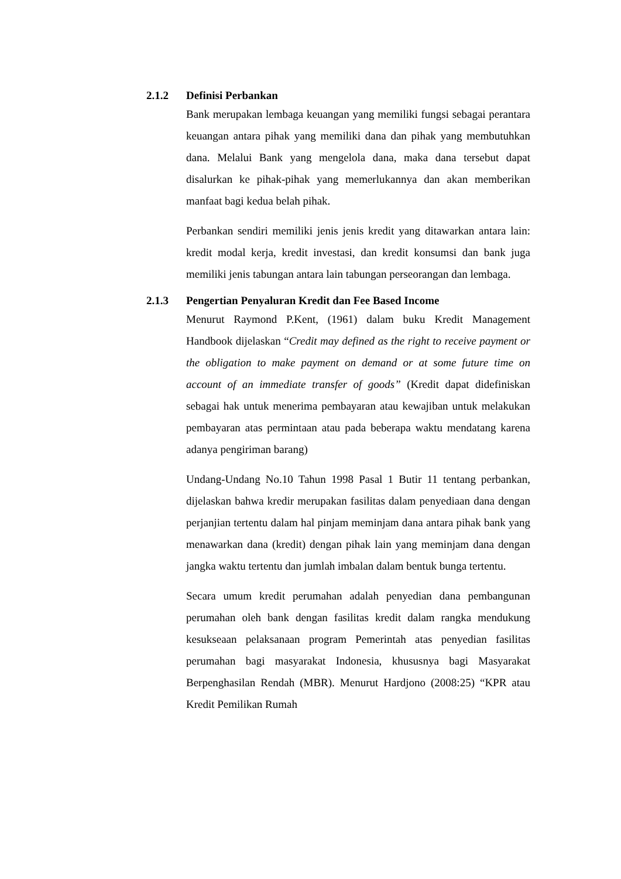2.1.2 Definisi Perbankan
Bank merupakan lembaga keuangan yang memiliki fungsi sebagai perantara keuangan antara pihak yang memiliki dana dan pihak yang membutuhkan dana. Melalui Bank yang mengelola dana, maka dana tersebut dapat disalurkan ke pihak-pihak yang memerlukannya dan akan memberikan manfaat bagi kedua belah pihak.
Perbankan sendiri memiliki jenis jenis kredit yang ditawarkan antara lain: kredit modal kerja, kredit investasi, dan kredit konsumsi dan bank juga memiliki jenis tabungan antara lain tabungan perseorangan dan lembaga.
2.1.3 Pengertian Penyaluran Kredit dan Fee Based Income
Menurut Raymond P.Kent, (1961) dalam buku Kredit Management Handbook dijelaskan “Credit may defined as the right to receive payment or the obligation to make payment on demand or at some future time on account of an immediate transfer of goods” (Kredit dapat didefiniskan sebagai hak untuk menerima pembayaran atau kewajiban untuk melakukan pembayaran atas permintaan atau pada beberapa waktu mendatang karena adanya pengiriman barang)
Undang-Undang No.10 Tahun 1998 Pasal 1 Butir 11 tentang perbankan, dijelaskan bahwa kredir merupakan fasilitas dalam penyediaan dana dengan perjanjian tertentu dalam hal pinjam meminjam dana antara pihak bank yang menawarkan dana (kredit) dengan pihak lain yang meminjam dana dengan jangka waktu tertentu dan jumlah imbalan dalam bentuk bunga tertentu.
Secara umum kredit perumahan adalah penyedian dana pembangunan perumahan oleh bank dengan fasilitas kredit dalam rangka mendukung kesukseaan pelaksanaan program Pemerintah atas penyedian fasilitas perumahan bagi masyarakat Indonesia, khususnya bagi Masyarakat Berpenghasilan Rendah (MBR). Menurut Hardjono (2008:25) “KPR atau Kredit Pemilikan Rumah